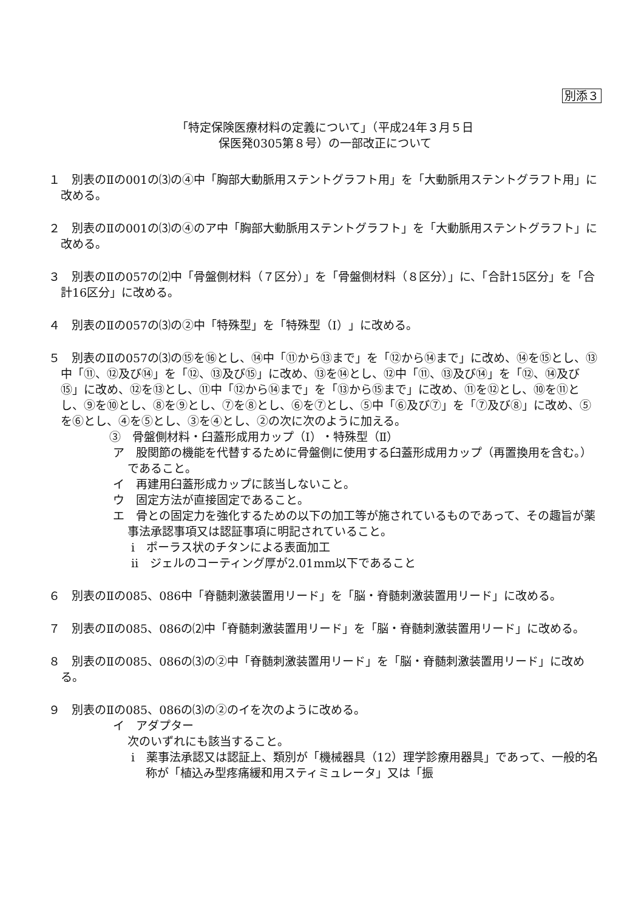別添３
「特定保険医療材料の定義について」（平成24年３月５日
保医発0305第８号）の一部改正について
１　別表のⅡの001の⑶の④中「胸部大動脈用ステントグラフト用」を「大動脈用ステントグラフト用」に改める。
２　別表のⅡの001の⑶の④のア中「胸部大動脈用ステントグラフト」を「大動脈用ステントグラフト」に改める。
３　別表のⅡの057の⑵中「骨盤側材料（７区分）」を「骨盤側材料（８区分）」に、「合計15区分」を「合計16区分」に改める。
４　別表のⅡの057の⑶の②中「特殊型」を「特殊型（Ⅰ）」に改める。
５　別表のⅡの057の⑶の⑮を⑯とし、⑭中「⑪から⑬まで」を「⑫から⑭まで」に改め、⑭を⑮とし、⑬中「⑪、⑫及び⑭」を「⑫、⑬及び⑮」に改め、⑬を⑭とし、⑫中「⑪、⑬及び⑭」を「⑫、⑭及び⑮」に改め、⑫を⑬とし、⑪中「⑫から⑭まで」を「⑬から⑮まで」に改め、⑪を⑫とし、⑩を⑪とし、⑨を⑩とし、⑧を⑨とし、⑦を⑧とし、⑥を⑦とし、⑤中「⑥及び⑦」を「⑦及び⑧」に改め、⑤を⑥とし、④を⑤とし、③を④とし、②の次に次のように加える。
③　骨盤側材料・臼蓋形成用カップ（Ⅰ）・特殊型（Ⅱ）
ア　股関節の機能を代替するために骨盤側に使用する臼蓋形成用カップ（再置換用を含む。）であること。
イ　再建用臼蓋形成カップに該当しないこと。
ウ　固定方法が直接固定であること。
エ　骨との固定力を強化するための以下の加工等が施されているものであって、その趣旨が薬事法承認事項又は認証事項に明記されていること。
ⅰ　ポーラス状のチタンによる表面加工
ⅱ　ジェルのコーティング厚が2.01mm以下であること
６　別表のⅡの085、086中「脊髄刺激装置用リード」を「脳・脊髄刺激装置用リード」に改める。
７　別表のⅡの085、086の⑵中「脊髄刺激装置用リード」を「脳・脊髄刺激装置用リード」に改める。
８　別表のⅡの085、086の⑶の②中「脊髄刺激装置用リード」を「脳・脊髄刺激装置用リード」に改める。
９　別表のⅡの085、086の⑶の②のイを次のように改める。
イ　アダプター
次のいずれにも該当すること。
ⅰ　薬事法承認又は認証上、類別が「機械器具（12）理学診療用器具」であって、一般的名称が「植込み型疼痛緩和用スティミュレータ」又は「振